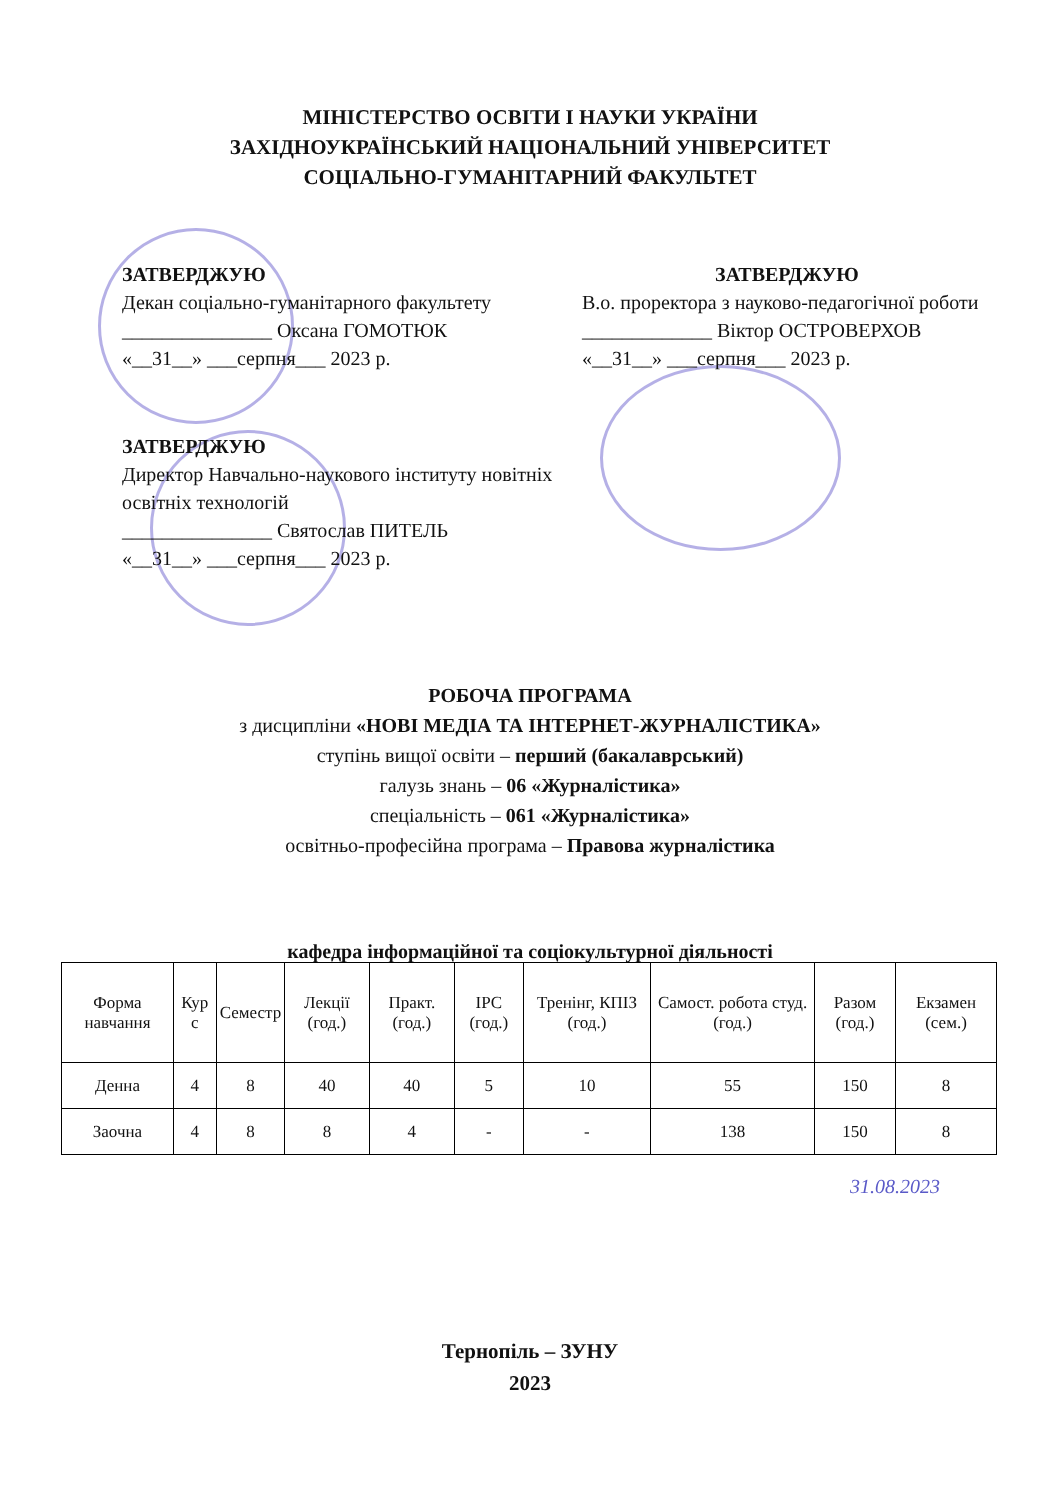МІНІСТЕРСТВО ОСВІТИ І НАУКИ УКРАЇНИ
ЗАХІДНОУКРАЇНСЬКИЙ НАЦІОНАЛЬНИЙ УНІВЕРСИТЕТ
СОЦІАЛЬНО-ГУМАНІТАРНИЙ ФАКУЛЬТЕТ
ЗАТВЕРДЖУЮ
Декан соціально-гуманітарного факультету
_______________ Оксана ГОМОТЮК
«__31__» ___серпня___ 2023 р.
ЗАТВЕРДЖУЮ
В.о. проректора з науково-педагогічної роботи
_____________ Віктор ОСТРОВЕРХОВ
«__31__» ___серпня___ 2023 р.
ЗАТВЕРДЖУЮ
Директор Навчально-наукового інституту новітніх освітніх технологій
_______________ Святослав ПИТЕЛЬ
«__31__» ___серпня___ 2023 р.
РОБОЧА ПРОГРАМА
з дисципліни «НОВІ МЕДІА ТА ІНТЕРНЕТ-ЖУРНАЛІСТИКА»
ступінь вищої освіти – перший (бакалаврський)
галузь знань – 06 «Журналістика»
спеціальність – 061 «Журналістика»
освітньо-професійна програма – Правова журналістика
кафедра інформаційної та соціокультурної діяльності
| Форма навчання | Кур с | Семестр | Лекції (год.) | Практ. (год.) | ІРС (год.) | Тренінг, КПІЗ (год.) | Самост. робота студ. (год.) | Разом (год.) | Екзамен (сем.) |
| --- | --- | --- | --- | --- | --- | --- | --- | --- | --- |
| Денна | 4 | 8 | 40 | 40 | 5 | 10 | 55 | 150 | 8 |
| Заочна | 4 | 8 | 8 | 4 | - | - | 138 | 150 | 8 |
31.08.2023
Тернопіль – ЗУНУ
2023